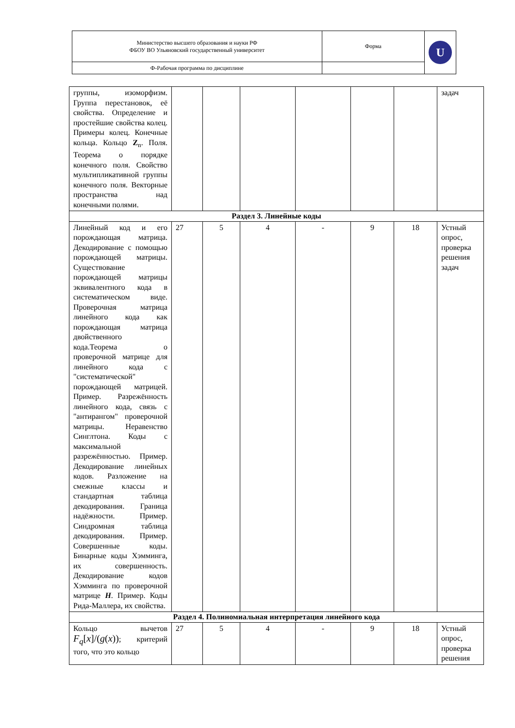| Министерство высшего образования и науки РФ ФБОУ ВО Ульяновский государственный университет | Форма | U |
| Ф-Рабочая программа по дисциплине | | |
| группы, изоморфизм. Группа перестановок, её свойства. Определение и простейшие свойства колец. Примеры колец. Конечные кольца. Кольцо Z<sub>n</sub>. Поля. Теорема о порядке конечного поля. Свойство мультипликативной группы конечного поля. Векторные пространства над конечными полями. | | | | | | | задач |
| Раздел 3. Линейные коды | | | | | | | |
| Линейный код и его порождающая матрица. Декодирование с помощью порождающей матрицы. Существование порождающей матрицы эквивалентного кода в систематическом виде. Проверочная матрица линейного кода как порождающая матрица двойственного кода.Теорема о проверочной матрице для линейного кода с "систематической" порождающей матрицей. Пример. Разрежённость линейного кода, связь с "антирангом" проверочной матрицы. Неравенство Синглтона. Коды с максимальной разрежённостью. Пример. Декодирование линейных кодов. Разложение на смежные классы и стандартная таблица декодирования. Граница надёжности. Пример. Синдромная таблица декодирования. Пример. Совершенные коды. Бинарные коды Хэмминга, их совершенность. Декодирование кодов Хэмминга по проверочной матрице H . Пример. Коды Рида-Маллера, их свойства. | 27 | 5 | 4 | - | 9 | 18 | Устный опрос, проверка решения задач |
| Раздел 4. Полиномиальная интерпретация линейного кода | | | | | | | |
| Кольцо вычетов F<sub>q</sub> [ x ]/( g ( x )) ; критерий того, что это кольцо | 27 | 5 | 4 | - | 9 | 18 | Устный опрос, проверка решения |